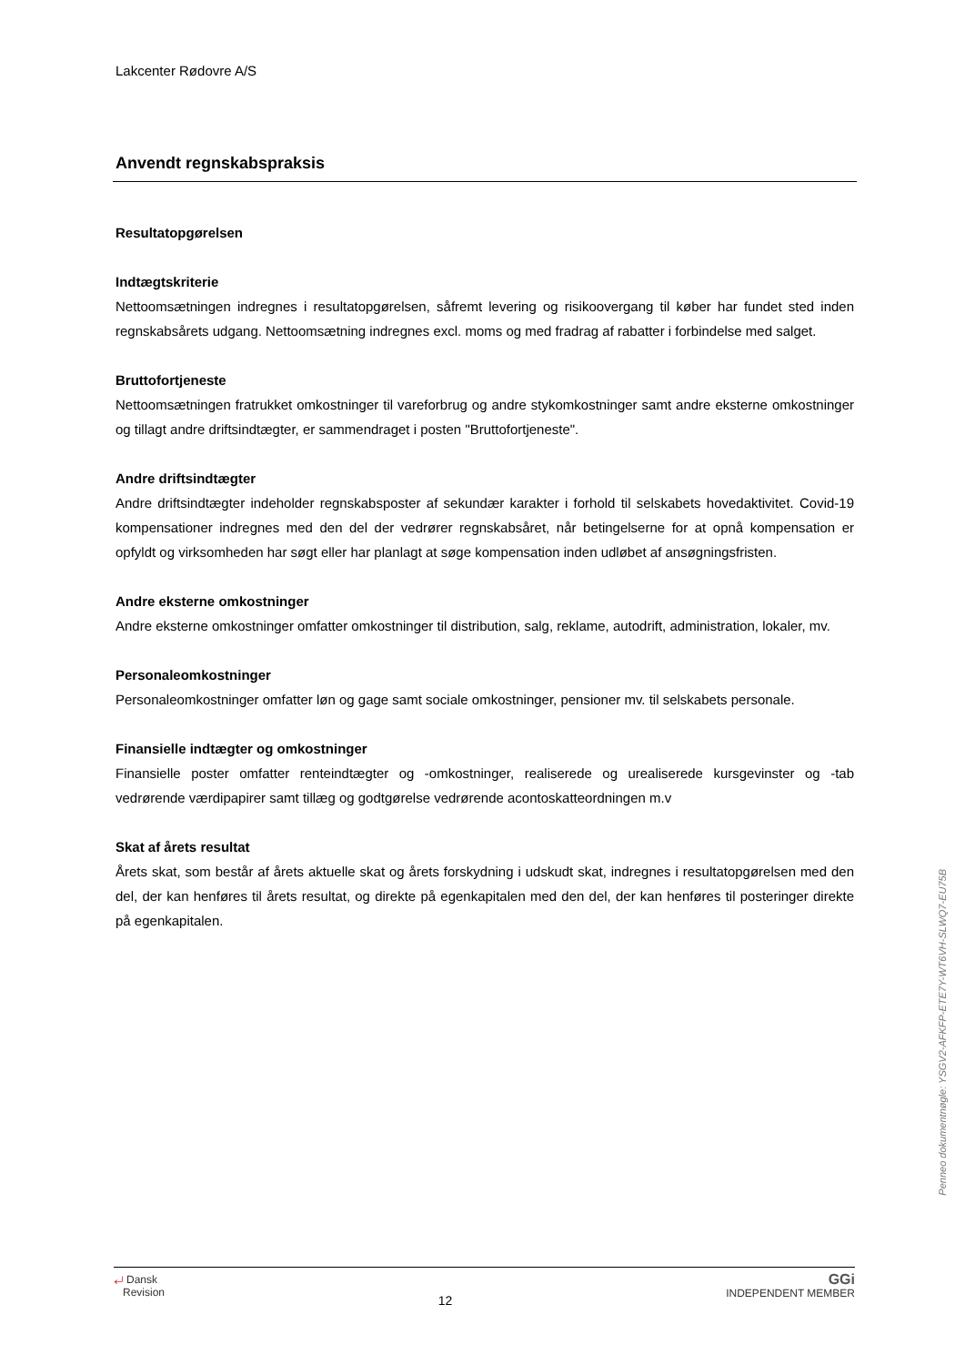Lakcenter Rødovre A/S
Anvendt regnskabspraksis
Resultatopgørelsen
Indtægtskriterie
Nettoomsætningen indregnes i resultatopgørelsen, såfremt levering og risikoovergang til køber har fundet sted inden regnskabsårets udgang. Nettoomsætning indregnes excl. moms og med fradrag af rabatter i forbindelse med salget.
Bruttofortjeneste
Nettoomsætningen fratrukket omkostninger til vareforbrug og andre stykomkostninger samt andre eksterne omkostninger og tillagt andre driftsindtægter, er sammendraget i posten "Bruttofortjeneste".
Andre driftsindtægter
Andre driftsindtægter indeholder regnskabsposter af sekundær karakter i forhold til selskabets hovedaktivitet. Covid-19 kompensationer indregnes med den del der vedrører regnskabsåret, når betingelserne for at opnå kompensation er opfyldt og virksomheden har søgt eller har planlagt at søge kompensation inden udløbet af ansøgningsfristen.
Andre eksterne omkostninger
Andre eksterne omkostninger omfatter omkostninger til distribution, salg, reklame, autodrift, administration, lokaler, mv.
Personaleomkostninger
Personaleomkostninger omfatter løn og gage samt sociale omkostninger, pensioner mv. til selskabets personale.
Finansielle indtægter og omkostninger
Finansielle poster omfatter renteindtægter og -omkostninger, realiserede og urealiserede kursgevinster og -tab vedrørende værdipapirer samt tillæg og godtgørelse vedrørende acontoskatteordningen m.v
Skat af årets resultat
Årets skat, som består af årets aktuelle skat og årets forskydning i udskudt skat, indregnes i resultatopgørelsen med den del, der kan henføres til årets resultat, og direkte på egenkapitalen med den del, der kan henføres til posteringer direkte på egenkapitalen.
Penneo dokumentnøgle: YSGV2-AFKFP-ETE7Y-WT6VH-SLWQ7-EU75B
⤶ Dansk
Revision
12
GGi
INDEPENDENT MEMBER